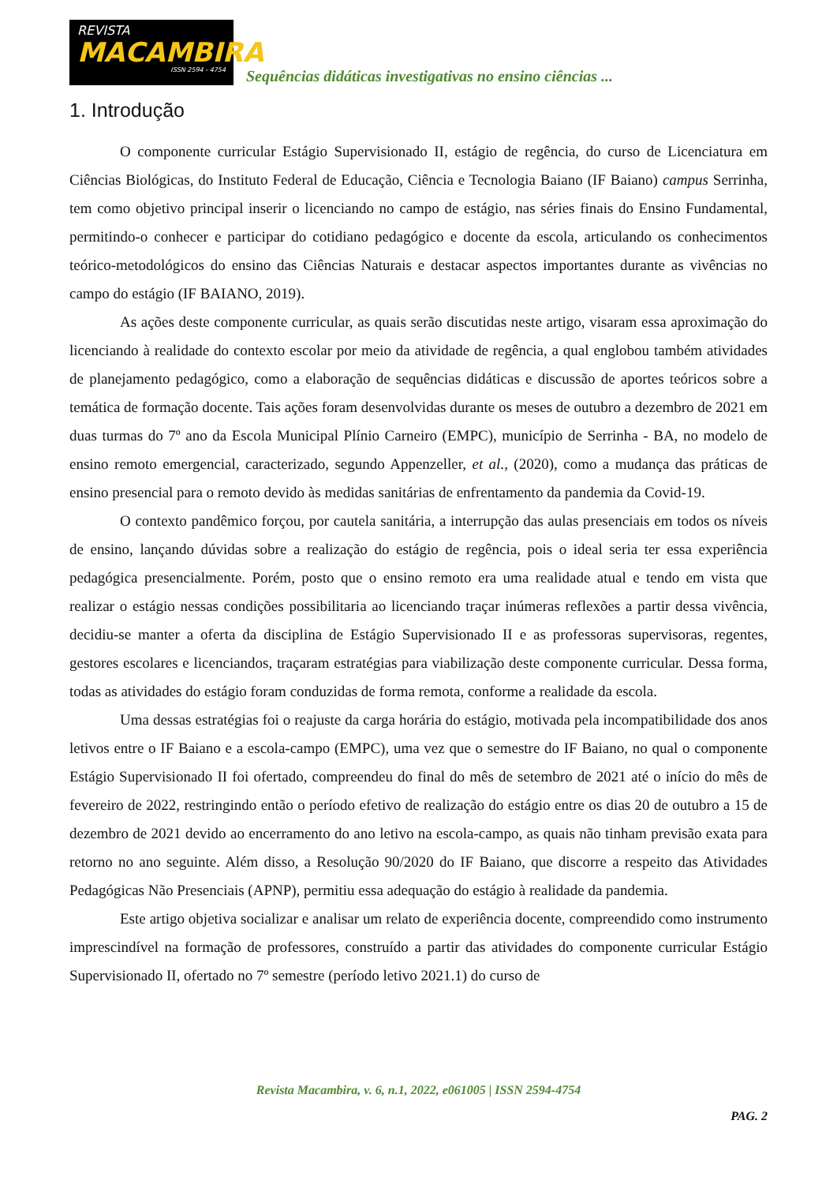REVISTA
MACAMBIRA
ISSN 2594 - 4754
Sequências didáticas investigativas no ensino ciências ...
1. Introdução
O componente curricular Estágio Supervisionado II, estágio de regência, do curso de Licenciatura em Ciências Biológicas, do Instituto Federal de Educação, Ciência e Tecnologia Baiano (IF Baiano) campus Serrinha, tem como objetivo principal inserir o licenciando no campo de estágio, nas séries finais do Ensino Fundamental, permitindo-o conhecer e participar do cotidiano pedagógico e docente da escola, articulando os conhecimentos teórico-metodológicos do ensino das Ciências Naturais e destacar aspectos importantes durante as vivências no campo do estágio (IF BAIANO, 2019).
As ações deste componente curricular, as quais serão discutidas neste artigo, visaram essa aproximação do licenciando à realidade do contexto escolar por meio da atividade de regência, a qual englobou também atividades de planejamento pedagógico, como a elaboração de sequências didáticas e discussão de aportes teóricos sobre a temática de formação docente. Tais ações foram desenvolvidas durante os meses de outubro a dezembro de 2021 em duas turmas do 7º ano da Escola Municipal Plínio Carneiro (EMPC), município de Serrinha - BA, no modelo de ensino remoto emergencial, caracterizado, segundo Appenzeller, et al., (2020), como a mudança das práticas de ensino presencial para o remoto devido às medidas sanitárias de enfrentamento da pandemia da Covid-19.
O contexto pandêmico forçou, por cautela sanitária, a interrupção das aulas presenciais em todos os níveis de ensino, lançando dúvidas sobre a realização do estágio de regência, pois o ideal seria ter essa experiência pedagógica presencialmente. Porém, posto que o ensino remoto era uma realidade atual e tendo em vista que realizar o estágio nessas condições possibilitaria ao licenciando traçar inúmeras reflexões a partir dessa vivência, decidiu-se manter a oferta da disciplina de Estágio Supervisionado II e as professoras supervisoras, regentes, gestores escolares e licenciandos, traçaram estratégias para viabilização deste componente curricular. Dessa forma, todas as atividades do estágio foram conduzidas de forma remota, conforme a realidade da escola.
Uma dessas estratégias foi o reajuste da carga horária do estágio, motivada pela incompatibilidade dos anos letivos entre o IF Baiano e a escola-campo (EMPC), uma vez que o semestre do IF Baiano, no qual o componente Estágio Supervisionado II foi ofertado, compreendeu do final do mês de setembro de 2021 até o início do mês de fevereiro de 2022, restringindo então o período efetivo de realização do estágio entre os dias 20 de outubro a 15 de dezembro de 2021 devido ao encerramento do ano letivo na escola-campo, as quais não tinham previsão exata para retorno no ano seguinte. Além disso, a Resolução 90/2020 do IF Baiano, que discorre a respeito das Atividades Pedagógicas Não Presenciais (APNP), permitiu essa adequação do estágio à realidade da pandemia.
Este artigo objetiva socializar e analisar um relato de experiência docente, compreendido como instrumento imprescindível na formação de professores, construído a partir das atividades do componente curricular Estágio Supervisionado II, ofertado no 7º semestre (período letivo 2021.1) do curso de
Revista Macambira, v. 6, n.1, 2022, e061005 | ISSN 2594-4754
PAG. 2